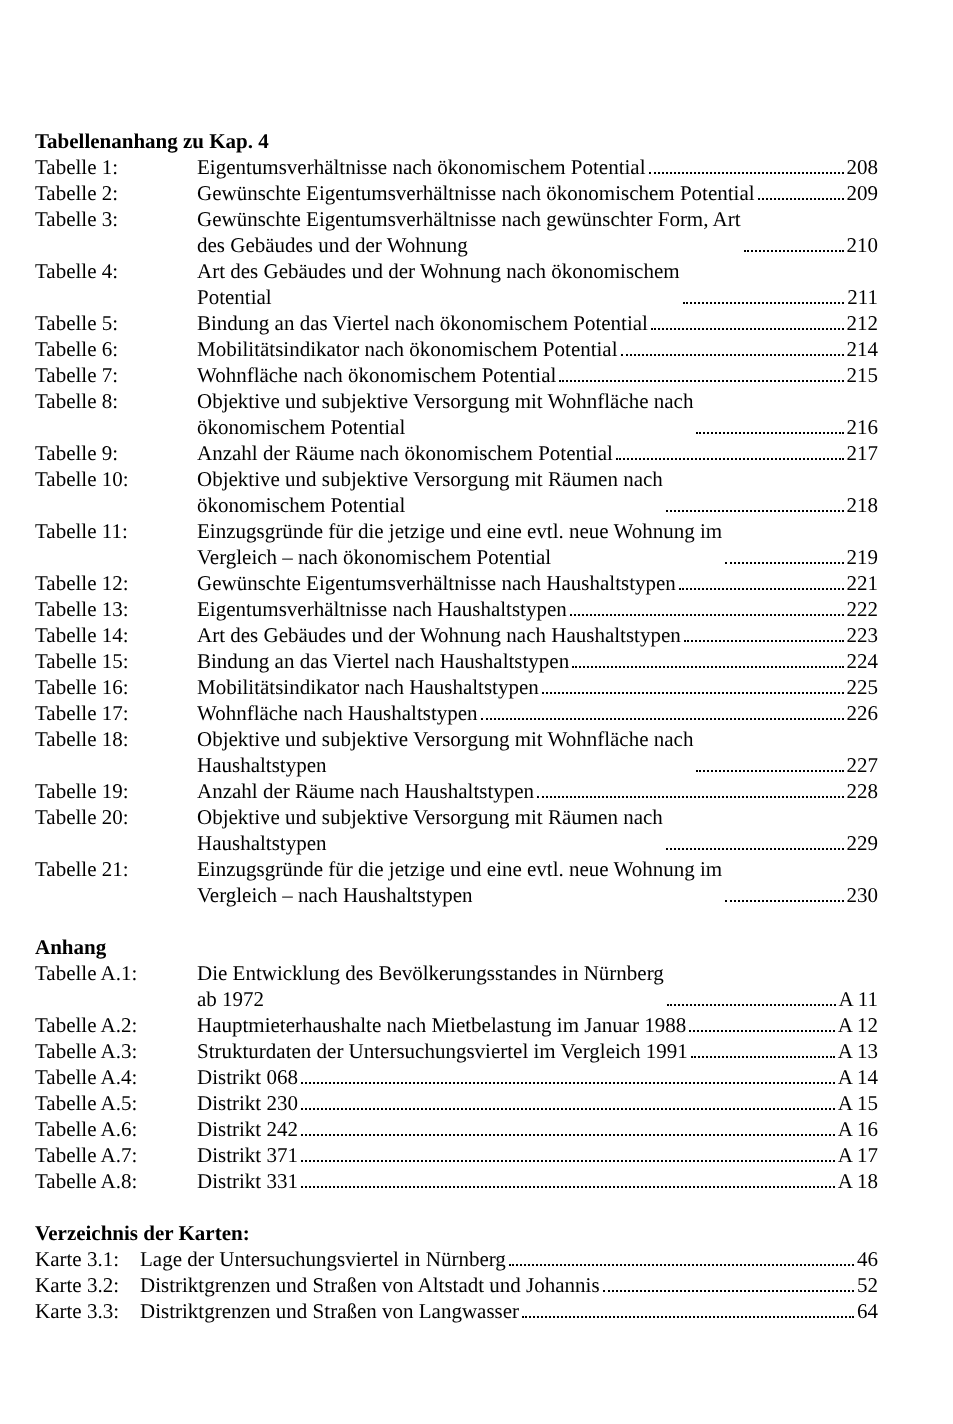Tabellenanhang zu Kap. 4
Tabelle 1:
Eigentumsverhältnisse nach ökonomischem Potential 208
Tabelle 2:
Gewünschte Eigentumsverhältnisse nach ökonomischem Potential 209
Tabelle 3:
Gewünschte Eigentumsverhältnisse nach gewünschter Form, Art
des Gebäudes und der Wohnung 210
Tabelle 4:
Art des Gebäudes und der Wohnung nach ökonomischem
Potential 211
Tabelle 5:
Bindung an das Viertel nach ökonomischem Potential 212
Tabelle 6:
Mobilitätsindikator nach ökonomischem Potential 214
Tabelle 7:
Wohnfläche nach ökonomischem Potential 215
Tabelle 8:
Objektive und subjektive Versorgung mit Wohnfläche nach
ökonomischem Potential 216
Tabelle 9:
Anzahl der Räume nach ökonomischem Potential 217
Tabelle 10:
Objektive und subjektive Versorgung mit Räumen nach
ökonomischem Potential 218
Tabelle 11:
Einzugsgründe für die jetzige und eine evtl. neue Wohnung im
Vergleich – nach ökonomischem Potential 219
Tabelle 12:
Gewünschte Eigentumsverhältnisse nach Haushaltstypen 221
Tabelle 13:
Eigentumsverhältnisse nach Haushaltstypen 222
Tabelle 14:
Art des Gebäudes und der Wohnung nach Haushaltstypen 223
Tabelle 15:
Bindung an das Viertel nach Haushaltstypen 224
Tabelle 16:
Mobilitätsindikator nach Haushaltstypen 225
Tabelle 17:
Wohnfläche nach Haushaltstypen 226
Tabelle 18:
Objektive und subjektive Versorgung mit Wohnfläche nach
Haushaltstypen 227
Tabelle 19:
Anzahl der Räume nach Haushaltstypen 228
Tabelle 20:
Objektive und subjektive Versorgung mit Räumen nach
Haushaltstypen 229
Tabelle 21:
Einzugsgründe für die jetzige und eine evtl. neue Wohnung im
Vergleich – nach Haushaltstypen 230
Anhang
Tabelle A.1:
Die Entwicklung des Bevölkerungsstandes in Nürnberg
ab 1972 A 11
Tabelle A.2:
Hauptmieterhaushalte nach Mietbelastung im Januar 1988 A 12
Tabelle A.3:
Strukturdaten der Untersuchungsviertel im Vergleich 1991 A 13
Tabelle A.4:
Distrikt 068 A 14
Tabelle A.5:
Distrikt 230 A 15
Tabelle A.6:
Distrikt 242 A 16
Tabelle A.7:
Distrikt 371 A 17
Tabelle A.8:
Distrikt 331 A 18
Verzeichnis der Karten:
Karte 3.1:
Lage der Untersuchungsviertel in Nürnberg 46
Karte 3.2:
Distriktgrenzen und Straßen von Altstadt und Johannis 52
Karte 3.3:
Distriktgrenzen und Straßen von Langwasser 64